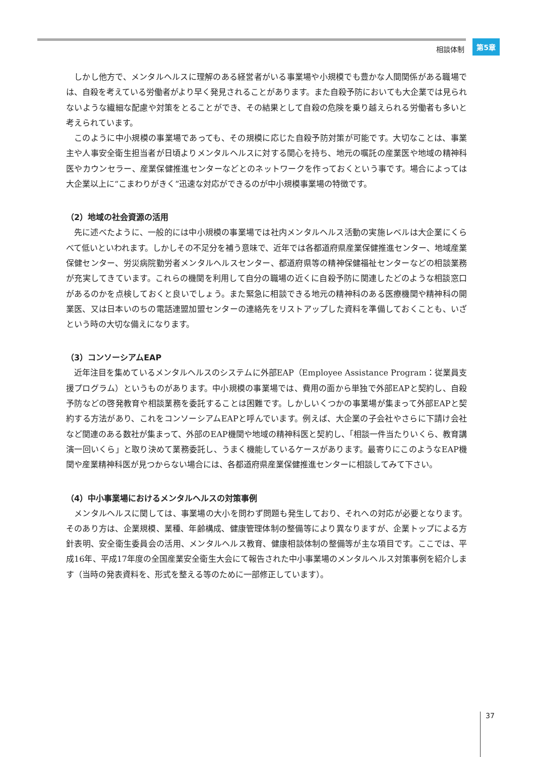相談体制 第5章
しかし他方で、メンタルヘルスに理解のある経営者がいる事業場や小規模でも豊かな人間関係がある職場では、自殺を考えている労働者がより早く発見されることがあります。また自殺予防においても大企業では見られないような繊細な配慮や対策をとることができ、その結果として自殺の危険を乗り越えられる労働者も多いと考えられています。
このように中小規模の事業場であっても、その規模に応じた自殺予防対策が可能です。大切なことは、事業主や人事安全衛生担当者が日頃よりメンタルヘルスに対する関心を持ち、地元の嘱託の産業医や地域の精神科医やカウンセラー、産業保健推進センターなどとのネットワークを作っておくという事です。場合によっては大企業以上に“こまわりがきく”迅速な対応ができるのが中小規模事業場の特徴です。
（2）地域の社会資源の活用
先に述べたように、一般的には中小規模の事業場では社内メンタルヘルス活動の実施レベルは大企業にくらべて低いといわれます。しかしその不足分を補う意味で、近年では各都道府県産業保健推進センター、地域産業保健センター、労災病院勤労者メンタルヘルスセンター、都道府県等の精神保健福祉センターなどの相談業務が充実してきています。これらの機関を利用して自分の職場の近くに自殺予防に関連したどのような相談窓口があるのかを点検しておくと良いでしょう。また緊急に相談できる地元の精神科のある医療機関や精神科の開業医、又は日本いのちの電話連盟加盟センターの連絡先をリストアップした資料を準備しておくことも、いざという時の大切な備えになります。
（3）コンソーシアムEAP
近年注目を集めているメンタルヘルスのシステムに外部EAP（Employee Assistance Program：従業員支援プログラム）というものがあります。中小規模の事業場では、費用の面から単独で外部EAPと契約し、自殺予防などの啓発教育や相談業務を委託することは困難です。しかしいくつかの事業場が集まって外部EAPと契約する方法があり、これをコンソーシアムEAPと呼んでいます。例えば、大企業の子会社やさらに下請け会社など関連のある数社が集まって、外部のEAP機関や地域の精神科医と契約し、「相談一件当たりいくら、教育講演一回いくら」と取り決めて業務委託し、うまく機能しているケースがあります。最寄りにこのようなEAP機関や産業精神科医が見つからない場合には、各都道府県産業保健推進センターに相談してみて下さい。
（4）中小事業場におけるメンタルヘルスの対策事例
メンタルヘルスに関しては、事業場の大小を問わず問題も発生しており、それへの対応が必要となります。そのあり方は、企業規模、業種、年齢構成、健康管理体制の整備等により異なりますが、企業トップによる方針表明、安全衛生委員会の活用、メンタルヘルス教育、健康相談体制の整備等が主な項目です。ここでは、平成16年、平成17年度の全国産業安全衛生大会にて報告された中小事業場のメンタルヘルス対策事例を紹介します（当時の発表資料を、形式を整える等のために一部修正しています）。
37